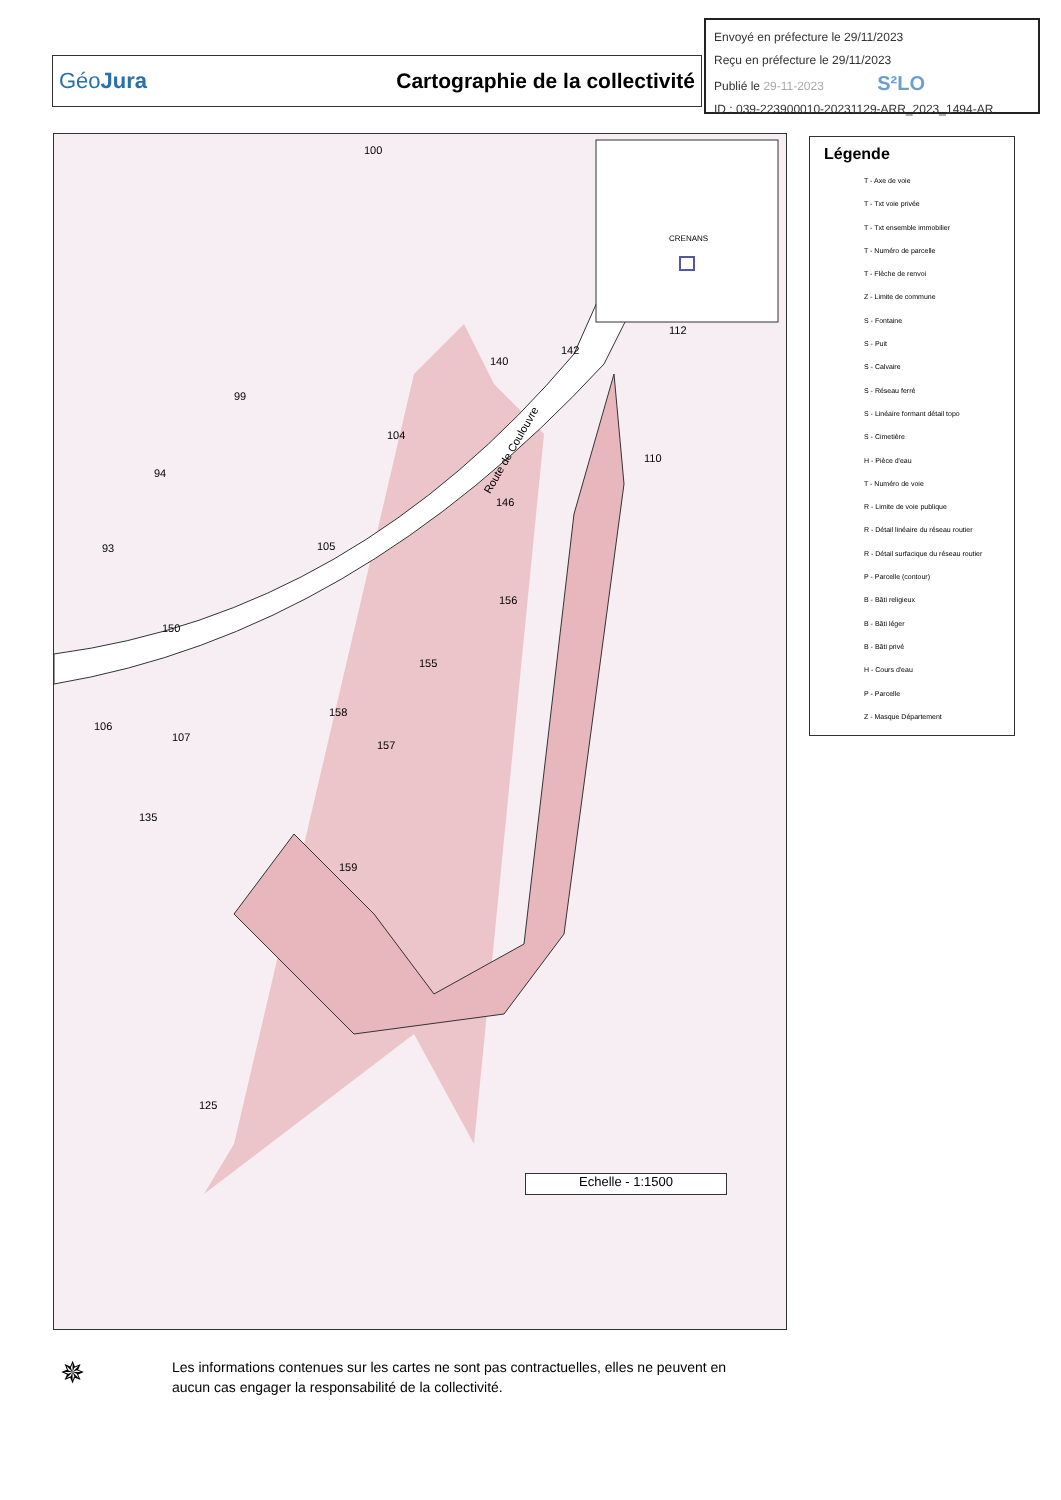Envoyé en préfecture le 29/11/2023
Reçu en préfecture le 29/11/2023
Publié le 29-11-2023 S²LO
ID : 039-223900010-20231129-ARR_2023_1494-AR
GéoJura Cartographie de la collectivité
100
99
94
104
110
93 105
156
150
155
106
107
158
157
135
159
125
112
142
140
146
CRENANS
Route de Coulouvre
Echelle - 1:1500
Légende
T - Axe de voie
T - Txt voie privée
T - Txt ensemble immobilier
T - Numéro de parcelle
T - Flèche de renvoi
Z - Limite de commune
S - Fontaine
S - Puit
S - Calvaire
S - Réseau ferré
S - Linéaire formant détail topo
S - Cimetière
H - Pièce d'eau
T - Numéro de voie
R - Limite de voie publique
R - Détail linéaire du réseau routier
R - Détail surfacique du réseau routier
P - Parcelle (contour)
B - Bâti religieux
B - Bâti léger
B - Bâti privé
H - Cours d'eau
P - Parcelle
Z - Masque Département
✵
Les informations contenues sur les cartes ne sont pas contractuelles, elles ne peuvent en aucun cas engager la responsabilité de la collectivité.